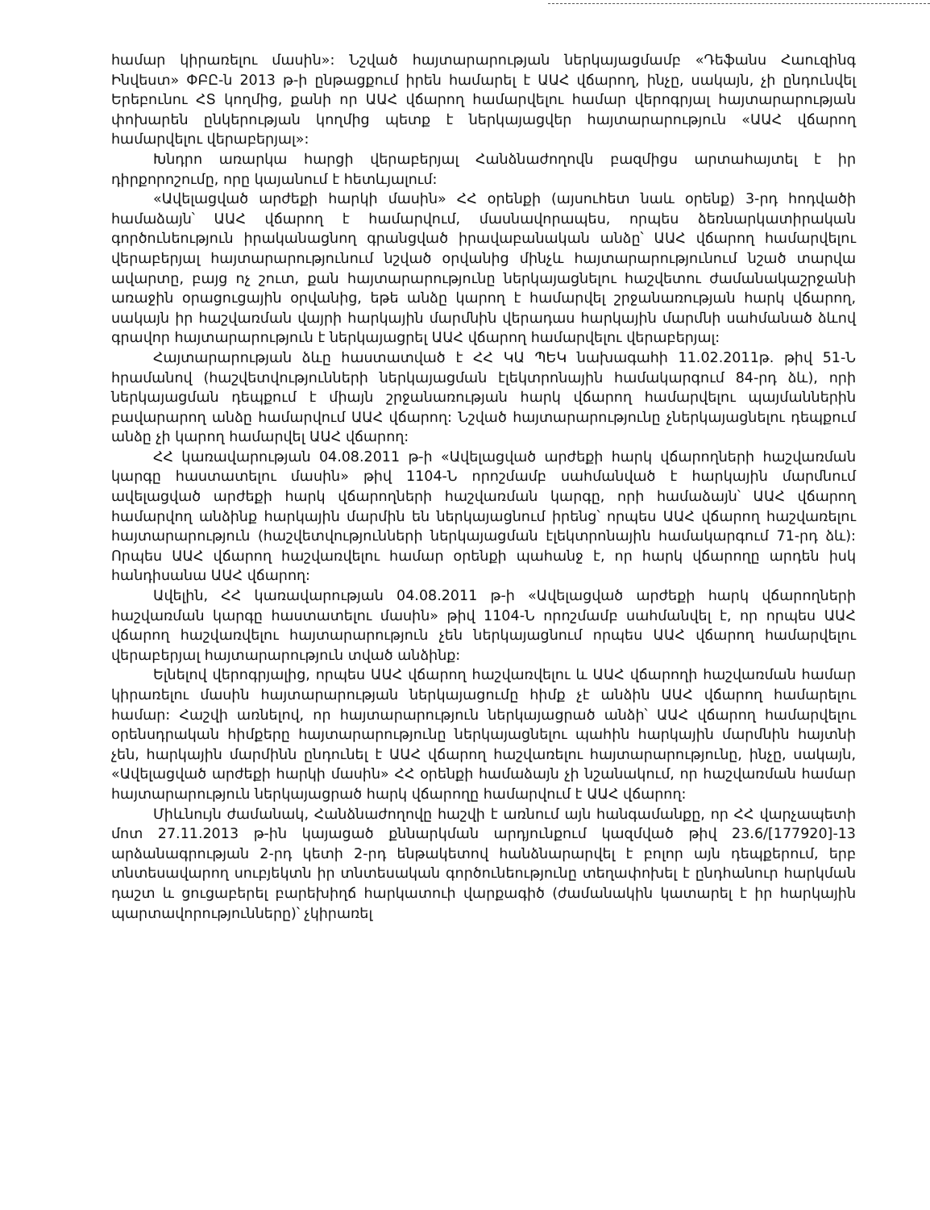համար կիրառելու մասին»: Նշված հայտարարության ներկայացմամբ «Դեֆանս Հաուզինգ Ինվեստ» ՓԲԸ-ն 2013 թ-ի ընթացքում իրեն համարել է ԱԱՀ վճարող, ինչը, սակայն, չի ընդունվել Երեբունու ՀՏ կողմից, քանի որ ԱԱՀ վճարող համարվելու համար վերոգրյալ հայտարարության փոխարեն ընկերության կողմից պետք է ներկայացվեր հայտարարություն «ԱԱՀ վճարող համարվելու վերաբերյալ»:
Խնդրո առարկա հարցի վերաբերյալ Հանձնաժողովն բազմիցս արտահայտել է իր դիրքորոշումը, որը կայանում է հետևյալում:
«Ավելացված արժեքի հարկի մասին» ՀՀ օրենքի (այսուհետ նաև օրենք) 3-րդ հոդվածի համաձայն՝ ԱԱՀ վճարող է համարվում, մասնավորապես, որպես ձեռնարկատիրական գործունեություն իրականացնող գրանցված իրավաբանական անձը՝ ԱԱՀ վճարող համարվելու վերաբերյալ հայտարարությունում նշված օրվանից մինչև հայտարարությունում նշած տարվա ավարտը, բայց ոչ շուտ, քան հայտարարությունը ներկայացնելու հաշվետու ժամանակաշրջանի առաջին օրացուցային օրվանից, եթե անձը կարող է համարվել շրջանառության հարկ վճարող, սակայն իր հաշվառման վայրի հարկային մարմնին վերադաս հարկային մարմնի սահմանած ձևով գրավոր հայտարարություն է ներկայացրել ԱԱՀ վճարող համարվելու վերաբերյալ:
Հայտարարության ձևը հաստատված է ՀՀ ԿԱ ՊԵԿ նախագահի 11.02.2011թ. թիվ 51-Ն հրամանով (հաշվետվությունների ներկայացման էլեկտրոնային համակարգում 84-րդ ձև), որի ներկայացման դեպքում է միայն շրջանառության հարկ վճարող համարվելու պայմաններին բավարարող անձը համարվում ԱԱՀ վճարող: Նշված հայտարարությունը չներկայացնելու դեպքում անձը չի կարող համարվել ԱԱՀ վճարող:
ՀՀ կառավարության 04.08.2011 թ-ի «Ավելացված արժեքի հարկ վճարողների հաշվառման կարգը հաստատելու մասին» թիվ 1104-Ն որոշմամբ սահմանված է հարկային մարմնում ավելացված արժեքի հարկ վճարողների հաշվառման կարգը, որի համաձայն՝ ԱԱՀ վճարող համարվող անձինք հարկային մարմին են ներկայացնում իրենց՝ որպես ԱԱՀ վճարող հաշվառելու հայտարարություն (հաշվետվությունների ներկայացման էլեկտրոնային համակարգում 71-րդ ձև): Որպես ԱԱՀ վճարող հաշվառվելու համար օրենքի պահանջ է, որ հարկ վճարողը արդեն իսկ հանդիսանա ԱԱՀ վճարող:
Ավելին, ՀՀ կառավարության 04.08.2011 թ-ի «Ավելացված արժեքի հարկ վճարողների հաշվառման կարգը հաստատելու մասին» թիվ 1104-Ն որոշմամբ սահմանվել է, որ որպես ԱԱՀ վճարող հաշվառվելու հայտարարություն չեն ներկայացնում որպես ԱԱՀ վճարող համարվելու վերաբերյալ հայտարարություն տված անձինք:
Ելնելով վերոգրյալից, որպես ԱԱՀ վճարող հաշվառվելու և ԱԱՀ վճարողի հաշվառման համար կիրառելու մասին հայտարարության ներկայացումը հիմք չէ անձին ԱԱՀ վճարող համարելու համար: Հաշվի առնելով, որ հայտարարություն ներկայացրած անձի՝ ԱԱՀ վճարող համարվելու օրենսդրական հիմքերը հայտարարությունը ներկայացնելու պահին հարկային մարմնին հայտնի չեն, հարկային մարմինն ընդունել է ԱԱՀ վճարող հաշվառելու հայտարարությունը, ինչը, սակայն, «Ավելացված արժեքի հարկի մասին» ՀՀ օրենքի համաձայն չի նշանակում, որ հաշվառման համար հայտարարություն ներկայացրած հարկ վճարողը համարվում է ԱԱՀ վճարող:
Միևնույն ժամանակ, Հանձնաժողովը հաշվի է առնում այն հանգամանքը, որ ՀՀ վարչապետի մոտ 27.11.2013 թ-ին կայացած քննարկման արդյունքում կազմված թիվ 23.6/[177920]-13 արձանագրության 2-րդ կետի 2-րդ ենթակետով հանձնարարվել է բոլոր այն դեպքերում, երբ տնտեսավարող սուբյեկտն իր տնտեսական գործունեությունը տեղափոխել է ընդհանուր հարկման դաշտ և ցուցաբերել բարեխիղճ հարկատուի վարքագիծ (ժամանակին կատարել է իր հարկային պարտավորությունները)՝ չկիրառել